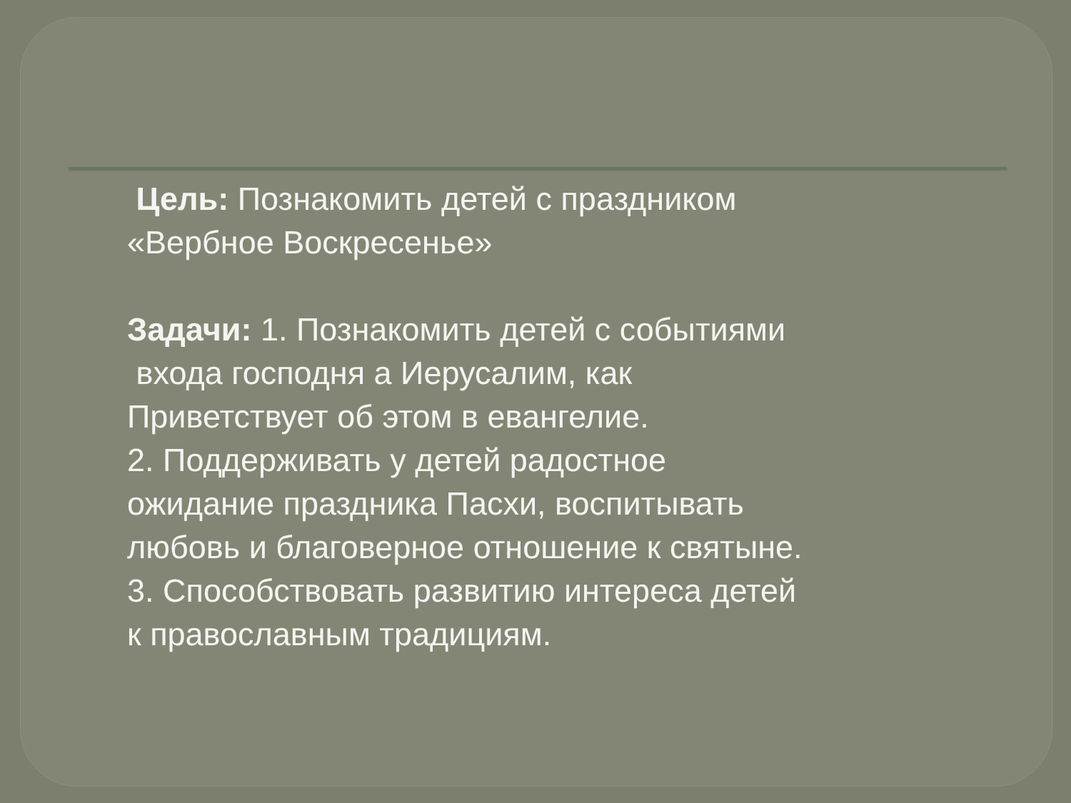Цель: Познакомить детей с праздником
«Вербное Воскресенье»
Задачи: 1. Познакомить детей с событиями
входа господня а Иерусалим, как
Приветствует об этом в евангелие.
2. Поддерживать у детей радостное
ожидание праздника Пасхи, воспитывать
любовь и благоверное отношение к святыне.
3. Способствовать развитию интереса детей
к православным традициям.